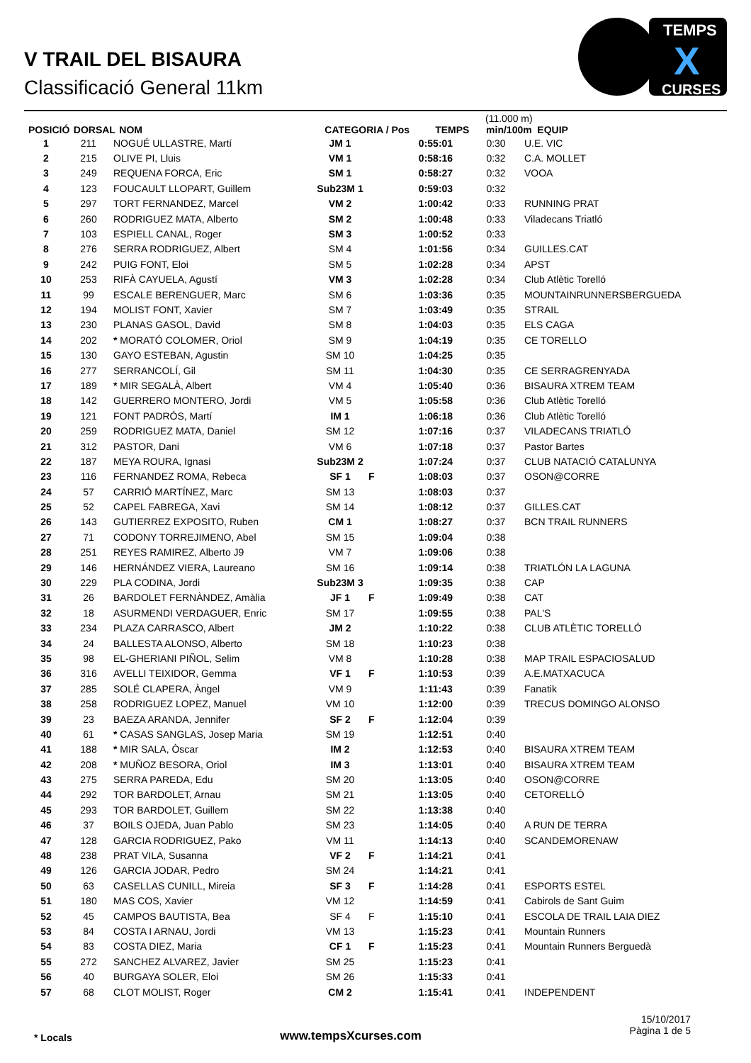V TRAIL DEL BISAURA
Classificació General 11km
TEMPS
CURSES
X
| POSICIÓ | DORSAL | NOM | CATEGORIA / Pos | TEMPS | (11.000 m) min/100m | EQUIP |
| --- | --- | --- | --- | --- | --- | --- |
| 1 | 211 | NOGUÉ ULLASTRE, Martí | JM 1 | | 0:55:01 | 0:30 | U.E. VIC |
| 2 | 215 | OLIVE PI, Lluis | VM 1 | | 0:58:16 | 0:32 | C.A. MOLLET |
| 3 | 249 | REQUENA FORCA, Eric | SM 1 | | 0:58:27 | 0:32 | VOOA |
| 4 | 123 | FOUCAULT LLOPART, Guillem | Sub23M 1 | | 0:59:03 | 0:32 | |
| 5 | 297 | TORT FERNANDEZ, Marcel | VM 2 | | 1:00:42 | 0:33 | RUNNING PRAT |
| 6 | 260 | RODRIGUEZ MATA, Alberto | SM 2 | | 1:00:48 | 0:33 | Viladecans Triatló |
| 7 | 103 | ESPIELL CANAL, Roger | SM 3 | | 1:00:52 | 0:33 | |
| 8 | 276 | SERRA RODRIGUEZ, Albert | SM 4 | | 1:01:56 | 0:34 | GUILLES.CAT |
| 9 | 242 | PUIG FONT, Eloi | SM 5 | | 1:02:28 | 0:34 | APST |
| 10 | 253 | RIFÀ CAYUELA, Agustí | VM 3 | | 1:02:28 | 0:34 | Club Atlètic Torelló |
| 11 | 99 | ESCALE BERENGUER, Marc | SM 6 | | 1:03:36 | 0:35 | MOUNTAINRUNNERSBERGUEDA |
| 12 | 194 | MOLIST FONT, Xavier | SM 7 | | 1:03:49 | 0:35 | STRAIL |
| 13 | 230 | PLANAS GASOL, David | SM 8 | | 1:04:03 | 0:35 | ELS CAGA |
| 14 | 202 | * MORATÓ COLOMER, Oriol | SM 9 | | 1:04:19 | 0:35 | CE TORELLO |
| 15 | 130 | GAYO ESTEBAN, Agustin | SM 10 | | 1:04:25 | 0:35 | |
| 16 | 277 | SERRANCOLÍ, Gil | SM 11 | | 1:04:30 | 0:35 | CE SERRAGRENYADA |
| 17 | 189 | * MIR SEGALÀ, Albert | VM 4 | | 1:05:40 | 0:36 | BISAURA XTREM TEAM |
| 18 | 142 | GUERRERO MONTERO, Jordi | VM 5 | | 1:05:58 | 0:36 | Club Atlètic Torelló |
| 19 | 121 | FONT PADRÓS, Martí | IM 1 | | 1:06:18 | 0:36 | Club Atlètic Torelló |
| 20 | 259 | RODRIGUEZ MATA, Daniel | SM 12 | | 1:07:16 | 0:37 | VILADECANS TRIATLÓ |
| 21 | 312 | PASTOR, Dani | VM 6 | | 1:07:18 | 0:37 | Pastor Bartes |
| 22 | 187 | MEYA ROURA, Ignasi | Sub23M 2 | | 1:07:24 | 0:37 | CLUB NATACIÓ CATALUNYA |
| 23 | 116 | FERNANDEZ ROMA, Rebeca | SF 1 | F | 1:08:03 | 0:37 | OSON@CORRE |
| 24 | 57 | CARRIÓ MARTÍNEZ, Marc | SM 13 | | 1:08:03 | 0:37 | |
| 25 | 52 | CAPEL FABREGA, Xavi | SM 14 | | 1:08:12 | 0:37 | GILLES.CAT |
| 26 | 143 | GUTIERREZ EXPOSITO, Ruben | CM 1 | | 1:08:27 | 0:37 | BCN TRAIL RUNNERS |
| 27 | 71 | CODONY TORREJIMENO, Abel | SM 15 | | 1:09:04 | 0:38 | |
| 28 | 251 | REYES RAMIREZ, Alberto J9 | VM 7 | | 1:09:06 | 0:38 | |
| 29 | 146 | HERNÁNDEZ VIERA, Laureano | SM 16 | | 1:09:14 | 0:38 | TRIATLÓN LA LAGUNA |
| 30 | 229 | PLA CODINA, Jordi | Sub23M 3 | | 1:09:35 | 0:38 | CAP |
| 31 | 26 | BARDOLET FERNÀNDEZ, Amàlia | JF 1 | F | 1:09:49 | 0:38 | CAT |
| 32 | 18 | ASURMENDI VERDAGUER, Enric | SM 17 | | 1:09:55 | 0:38 | PAL'S |
| 33 | 234 | PLAZA CARRASCO, Albert | JM 2 | | 1:10:22 | 0:38 | CLUB ATLÈTIC TORELLÓ |
| 34 | 24 | BALLESTA ALONSO, Alberto | SM 18 | | 1:10:23 | 0:38 | |
| 35 | 98 | EL-GHERIANI PIÑOL, Selim | VM 8 | | 1:10:28 | 0:38 | MAP TRAIL ESPACIOSALUD |
| 36 | 316 | AVELLI TEIXIDOR, Gemma | VF 1 | F | 1:10:53 | 0:39 | A.E.MATXACUCA |
| 37 | 285 | SOLÉ CLAPERA, Àngel | VM 9 | | 1:11:43 | 0:39 | Fanatik |
| 38 | 258 | RODRIGUEZ LOPEZ, Manuel | VM 10 | | 1:12:00 | 0:39 | TRECUS DOMINGO ALONSO |
| 39 | 23 | BAEZA ARANDA, Jennifer | SF 2 | F | 1:12:04 | 0:39 | |
| 40 | 61 | * CASAS SANGLAS, Josep Maria | SM 19 | | 1:12:51 | 0:40 | |
| 41 | 188 | * MIR SALA, Òscar | IM 2 | | 1:12:53 | 0:40 | BISAURA XTREM TEAM |
| 42 | 208 | * MUÑOZ BESORA, Oriol | IM 3 | | 1:13:01 | 0:40 | BISAURA XTREM TEAM |
| 43 | 275 | SERRA PAREDA, Edu | SM 20 | | 1:13:05 | 0:40 | OSON@CORRE |
| 44 | 292 | TOR BARDOLET, Arnau | SM 21 | | 1:13:05 | 0:40 | CETORELLÓ |
| 45 | 293 | TOR BARDOLET, Guillem | SM 22 | | 1:13:38 | 0:40 | |
| 46 | 37 | BOILS OJEDA, Juan Pablo | SM 23 | | 1:14:05 | 0:40 | A RUN DE TERRA |
| 47 | 128 | GARCIA RODRIGUEZ, Pako | VM 11 | | 1:14:13 | 0:40 | SCANDEMORENAW |
| 48 | 238 | PRAT VILA, Susanna | VF 2 | F | 1:14:21 | 0:41 | |
| 49 | 126 | GARCIA JODAR, Pedro | SM 24 | | 1:14:21 | 0:41 | |
| 50 | 63 | CASELLAS CUNILL, Mireia | SF 3 | F | 1:14:28 | 0:41 | ESPORTS ESTEL |
| 51 | 180 | MAS COS, Xavier | VM 12 | | 1:14:59 | 0:41 | Cabirols de Sant Guim |
| 52 | 45 | CAMPOS BAUTISTA, Bea | SF 4 | F | 1:15:10 | 0:41 | ESCOLA DE TRAIL LAIA DIEZ |
| 53 | 84 | COSTA I ARNAU, Jordi | VM 13 | | 1:15:23 | 0:41 | Mountain Runners |
| 54 | 83 | COSTA DIEZ, Maria | CF 1 | F | 1:15:23 | 0:41 | Mountain Runners Berguedà |
| 55 | 272 | SANCHEZ ALVAREZ, Javier | SM 25 | | 1:15:23 | 0:41 | |
| 56 | 40 | BURGAYA SOLER, Eloi | SM 26 | | 1:15:33 | 0:41 | |
| 57 | 68 | CLOT MOLIST, Roger | CM 2 | | 1:15:41 | 0:41 | INDEPENDENT |
* Locals
www.tempsXcurses.com
15/10/2017
Pàgina 1 de 5